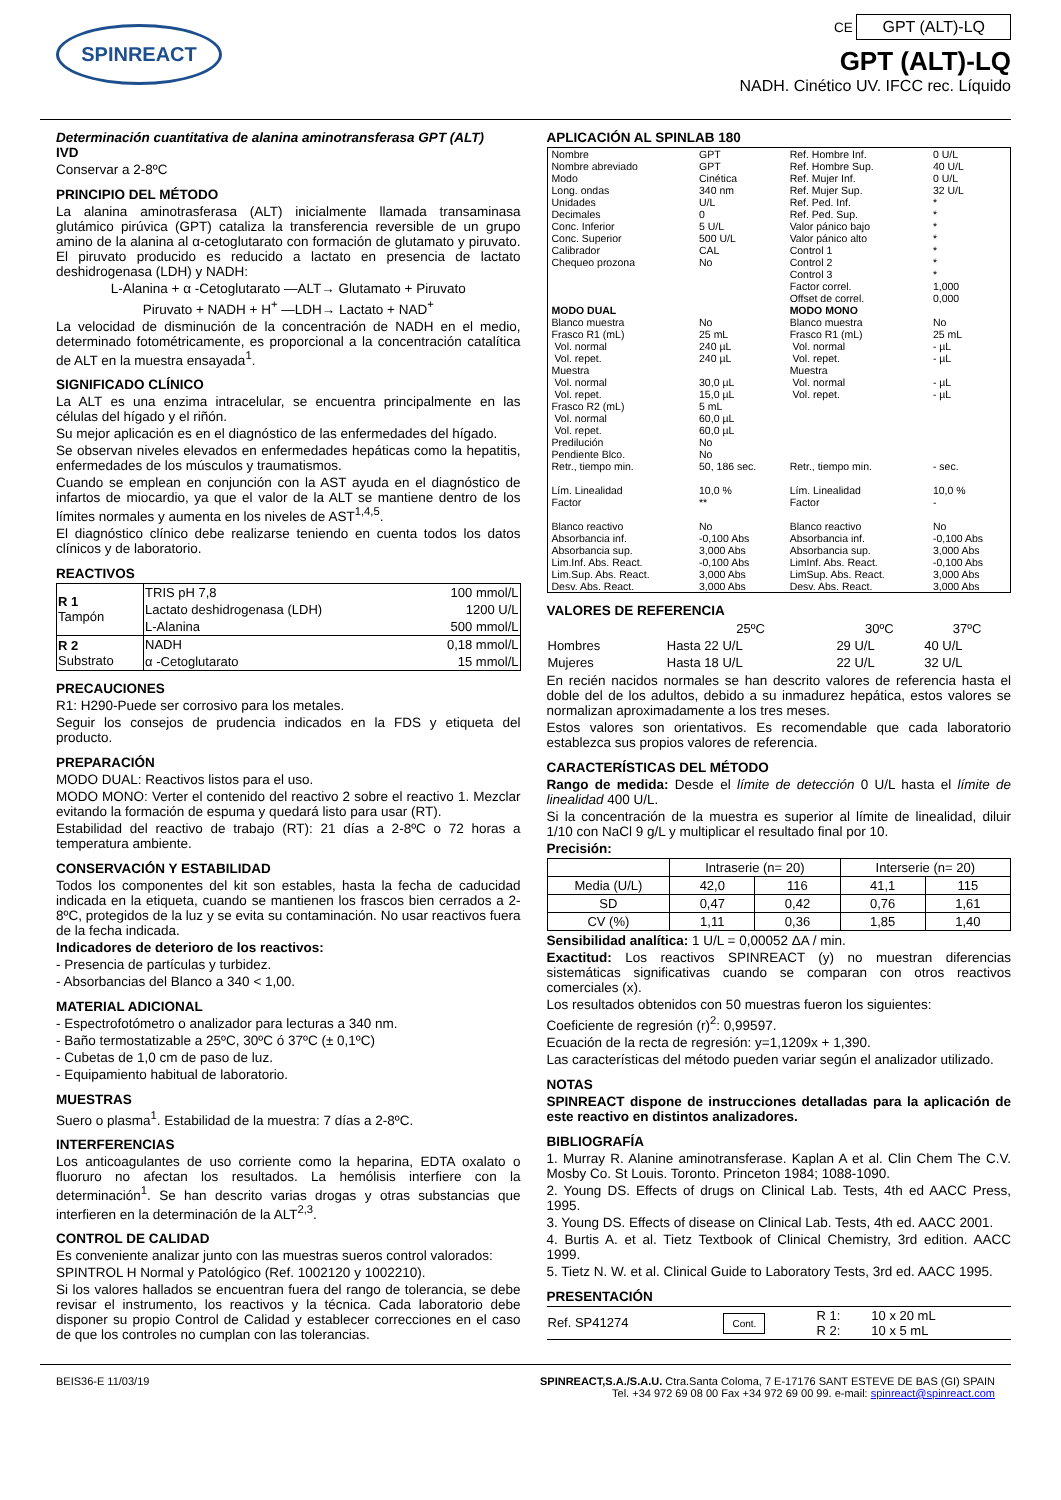SPINREACT
CE GPT (ALT)-LQ
GPT (ALT)-LQ
NADH. Cinético UV. IFCC rec. Líquido
Determinación cuantitativa de alanina aminotransferasa GPT (ALT)
IVD
Conservar a 2-8ºC
PRINCIPIO DEL MÉTODO
La alanina aminotrasferasa (ALT) inicialmente llamada transaminasa glutámico pirúvica (GPT) cataliza la transferencia reversible de un grupo amino de la alanina al α-cetoglutarato con formación de glutamato y piruvato. El piruvato producido es reducido a lactato en presencia de lactato deshidrogenasa (LDH) y NADH:
L-Alanina + α -Cetoglutarato —ALT→ Glutamato + Piruvato
Piruvato + NADH + H<sup>+</sup> —LDH→ Lactato + NAD<sup>+</sup>
La velocidad de disminución de la concentración de NADH en el medio, determinado fotométricamente, es proporcional a la concentración catalítica de ALT en la muestra ensayada<sup>1</sup>.
SIGNIFICADO CLÍNICO
La ALT es una enzima intracelular, se encuentra principalmente en las células del hígado y el riñón.
Su mejor aplicación es en el diagnóstico de las enfermedades del hígado.
Se observan niveles elevados en enfermedades hepáticas como la hepatitis, enfermedades de los músculos y traumatismos.
Cuando se emplean en conjunción con la AST ayuda en el diagnóstico de infartos de miocardio, ya que el valor de la ALT se mantiene dentro de los límites normales y aumenta en los niveles de AST<sup>1,4,5</sup>.
El diagnóstico clínico debe realizarse teniendo en cuenta todos los datos clínicos y de laboratorio.
REACTIVOS
| R 1 Tampón | TRIS pH 7,8 | 100 mmol/L |
| | Lactato deshidrogenasa (LDH) | 1200 U/L |
| | L-Alanina | 500 mmol/L |
| R 2 Substrato | NADH | 0,18 mmol/L |
| | α -Cetoglutarato | 15 mmol/L |
PRECAUCIONES
R1: H290-Puede ser corrosivo para los metales.
Seguir los consejos de prudencia indicados en la FDS y etiqueta del producto.
PREPARACIÓN
MODO DUAL: Reactivos listos para el uso.
MODO MONO: Verter el contenido del reactivo 2 sobre el reactivo 1. Mezclar evitando la formación de espuma y quedará listo para usar (RT).
Estabilidad del reactivo de trabajo (RT): 21 días a 2-8ºC o 72 horas a temperatura ambiente.
CONSERVACIÓN Y ESTABILIDAD
Todos los componentes del kit son estables, hasta la fecha de caducidad indicada en la etiqueta, cuando se mantienen los frascos bien cerrados a 2-8ºC, protegidos de la luz y se evita su contaminación. No usar reactivos fuera de la fecha indicada.
Indicadores de deterioro de los reactivos:
- Presencia de partículas y turbidez.
- Absorbancias del Blanco a 340 < 1,00.
MATERIAL ADICIONAL
- Espectrofotómetro o analizador para lecturas a 340 nm.
- Baño termostatizable a 25ºC, 30ºC ó 37ºC (± 0,1ºC)
- Cubetas de 1,0 cm de paso de luz.
- Equipamiento habitual de laboratorio.
MUESTRAS
Suero o plasma<sup>1</sup>. Estabilidad de la muestra: 7 días a 2-8ºC.
INTERFERENCIAS
Los anticoagulantes de uso corriente como la heparina, EDTA oxalato o fluoruro no afectan los resultados. La hemólisis interfiere con la determinación<sup>1</sup>. Se han descrito varias drogas y otras substancias que interfieren en la determinación de la ALT<sup>2,3</sup>.
CONTROL DE CALIDAD
Es conveniente analizar junto con las muestras sueros control valorados:
SPINTROL H Normal y Patológico (Ref. 1002120 y 1002210).
Si los valores hallados se encuentran fuera del rango de tolerancia, se debe revisar el instrumento, los reactivos y la técnica. Cada laboratorio debe disponer su propio Control de Calidad y establecer correcciones en el caso de que los controles no cumplan con las tolerancias.
APLICACIÓN AL SPINLAB 180
| Nombre Nombre abreviado Modo Long. ondas Unidades Decimales Conc. Inferior Conc. Superior Calibrador Chequeo prozona | GPT GPT Cinética 340 nm U/L 0 5 U/L 500 U/L CAL No | Ref. Hombre Inf. Ref. Hombre Sup. Ref. Mujer Inf. Ref. Mujer Sup. Ref. Ped. Inf. Ref. Ped. Sup. Valor pánico bajo Valor pánico alto Control 1 Control 2 Control 3 Factor correl. Offset de correl. | 0 U/L 40 U/L 0 U/L 32 U/L * * * * * * * 1,000 0,000 |
| MODO DUAL | | MODO MONO | |
| Blanco muestra Frasco R1 (mL) Vol. normal Vol. repet. Muestra Vol. normal Vol. repet. Frasco R2 (mL) Vol. normal Vol. repet. Predilución Pendiente Blco. Retr., tiempo min. Lím. Linealidad Factor Blanco reactivo Absorbancia inf. Absorbancia sup. Lim.Inf. Abs. React. Lim.Sup. Abs. React. Desv. Abs. React. | No 25 mL 240 µL 240 µL 30,0 µL 15,0 µL 5 mL 60,0 µL 60,0 µL No No 50, 186 sec. 10,0 % ** No -0,100 Abs 3,000 Abs -0,100 Abs 3,000 Abs 3,000 Abs | Blanco muestra Frasco R1 (mL) Vol. normal Vol. repet. Muestra Vol. normal Vol. repet. Retr., tiempo min. Lím. Linealidad Factor Blanco reactivo Absorbancia inf. Absorbancia sup. LimInf. Abs. React. LimSup. Abs. React. Desv. Abs. React. | No 25 mL - µL - µL - µL - µL - sec. 10,0 % - No -0,100 Abs 3,000 Abs -0,100 Abs 3,000 Abs 3,000 Abs |
VALORES DE REFERENCIA
| | 25ºC | 30ºC | 37ºC |
| --- | --- | --- | --- |
| Hombres | Hasta 22 U/L | 29 U/L | 40 U/L |
| Mujeres | Hasta 18 U/L | 22 U/L | 32 U/L |
En recién nacidos normales se han descrito valores de referencia hasta el doble del de los adultos, debido a su inmadurez hepática, estos valores se normalizan aproximadamente a los tres meses.
Estos valores son orientativos. Es recomendable que cada laboratorio establezca sus propios valores de referencia.
CARACTERÍSTICAS DEL MÉTODO
Rango de medida: Desde el límite de detección 0 U/L hasta el límite de linealidad 400 U/L.
Si la concentración de la muestra es superior al límite de linealidad, diluir 1/10 con NaCl 9 g/L y multiplicar el resultado final por 10.
Precisión:
| | Intraserie (n= 20) | | Interserie (n= 20) | |
| --- | --- | --- | --- | --- |
| Media (U/L) | 42,0 | 116 | 41,1 | 115 |
| SD | 0,47 | 0,42 | 0,76 | 1,61 |
| CV (%) | 1,11 | 0,36 | 1,85 | 1,40 |
Sensibilidad analítica: 1 U/L = 0,00052 ΔA / min.
Exactitud: Los reactivos SPINREACT (y) no muestran diferencias sistemáticas significativas cuando se comparan con otros reactivos comerciales (x).
Los resultados obtenidos con 50 muestras fueron los siguientes:
Coeficiente de regresión (r)<sup>2</sup>: 0,99597.
Ecuación de la recta de regresión: y=1,1209x + 1,390.
Las características del método pueden variar según el analizador utilizado.
NOTAS
SPINREACT dispone de instrucciones detalladas para la aplicación de este reactivo en distintos analizadores.
BIBLIOGRAFÍA
1. Murray R. Alanine aminotransferase. Kaplan A et al. Clin Chem The C.V. Mosby Co. St Louis. Toronto. Princeton 1984; 1088-1090.
2. Young DS. Effects of drugs on Clinical Lab. Tests, 4th ed AACC Press, 1995.
3. Young DS. Effects of disease on Clinical Lab. Tests, 4th ed. AACC 2001.
4. Burtis A. et al. Tietz Textbook of Clinical Chemistry, 3rd edition. AACC 1999.
5. Tietz N. W. et al. Clinical Guide to Laboratory Tests, 3rd ed. AACC 1995.
PRESENTACIÓN
| Ref. SP41274 | Cont. | R 1: R 2: | 10 x 20 mL 10 x 5 mL |
BEIS36-E 11/03/19 SPINREACT,S.A./S.A.U. Ctra.Santa Coloma, 7 E-17176 SANT ESTEVE DE BAS (GI) SPAIN
Tel. +34 972 69 08 00 Fax +34 972 69 00 99. e-mail: spinreact@spinreact.com